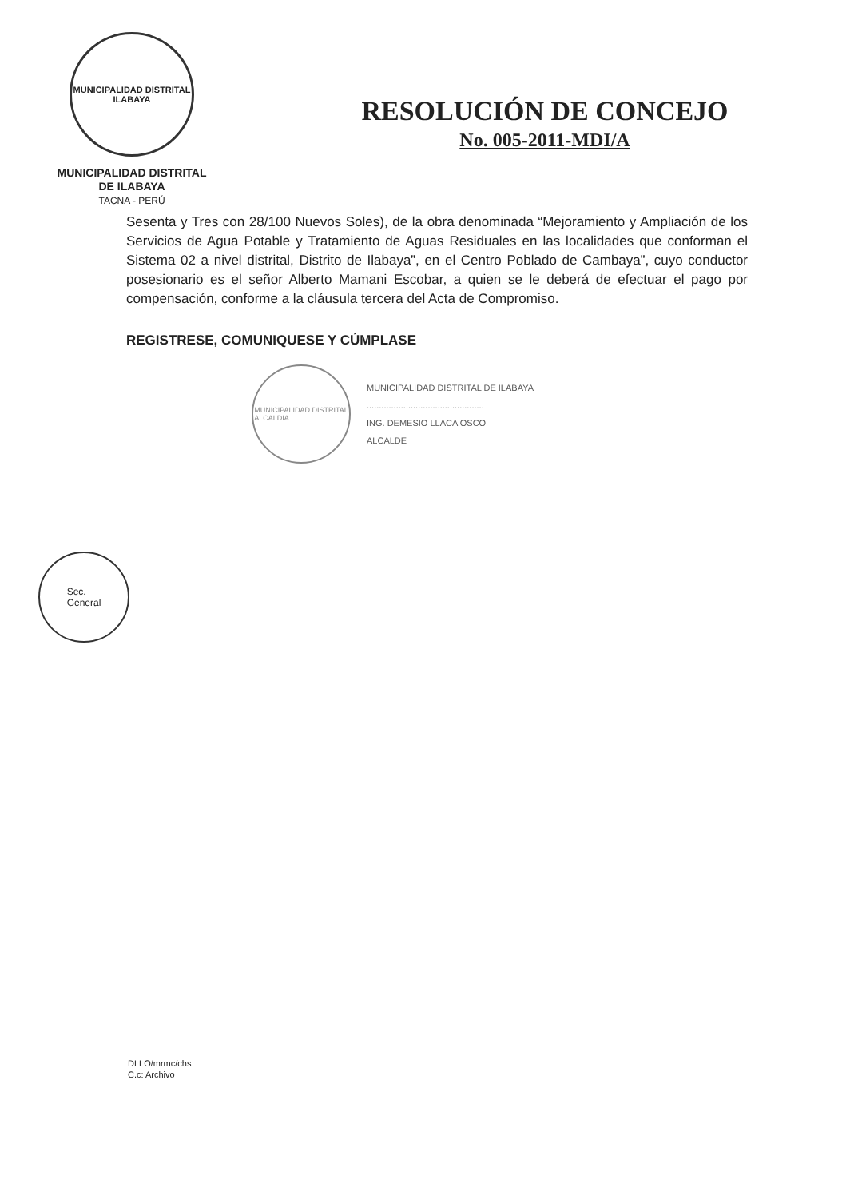MUNICIPALIDAD DISTRITAL
ILABAYA
MUNICIPALIDAD DISTRITAL
DE ILABAYA
TACNA - PERÚ
RESOLUCIÓN DE CONCEJO
No. 005-2011-MDI/A
Sesenta y Tres con 28/100 Nuevos Soles), de la obra denominada “Mejoramiento y Ampliación de los Servicios de Agua Potable y Tratamiento de Aguas Residuales en las localidades que conforman el Sistema 02 a nivel distrital, Distrito de Ilabaya”, en el Centro Poblado de Cambaya”, cuyo conductor posesionario es el señor Alberto Mamani Escobar, a quien se le deberá de efectuar el pago por compensación, conforme a la cláusula tercera del Acta de Compromiso.
REGISTRESE, COMUNIQUESE Y CÚMPLASE
MUNICIPALIDAD DISTRITAL
ALCALDIA
MUNICIPALIDAD DISTRITAL DE ILABAYA
................................................
ING. DEMESIO LLACA OSCO
ALCALDE
Sec.
General
DLLO/mrmc/chs
C.c: Archivo